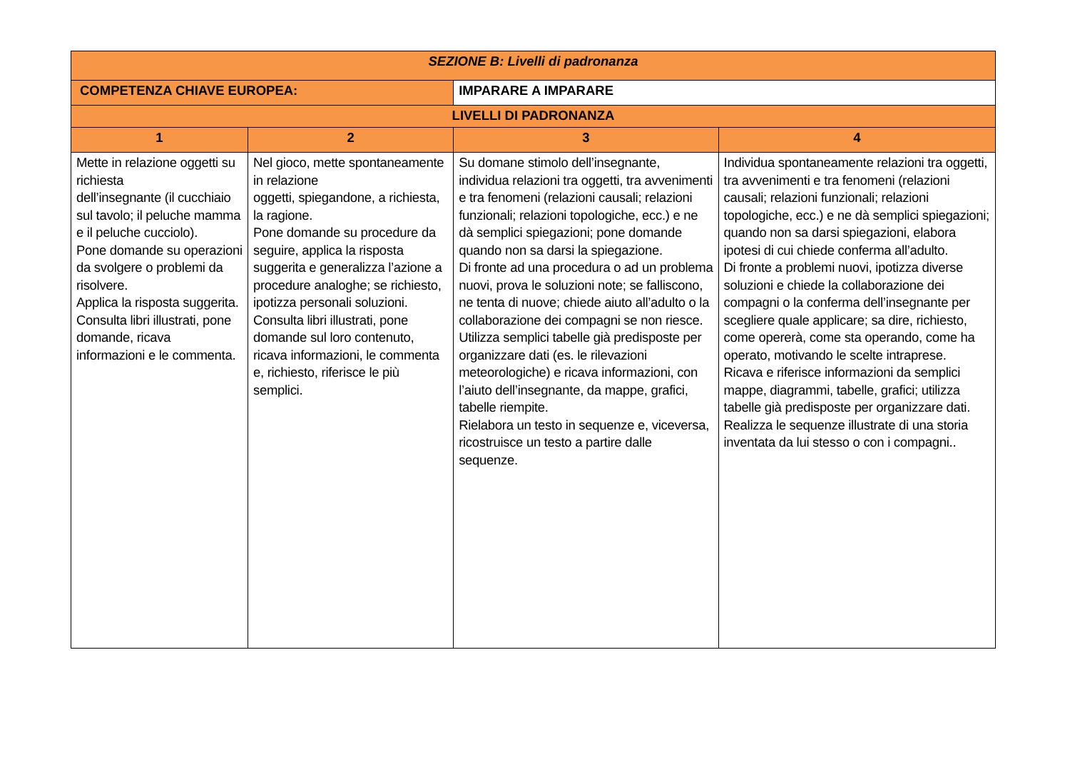| SEZIONE B: Livelli di padronanza | | | | |
| COMPETENZA CHIAVE EUROPEA: | | IMPARARE A IMPARARE | | |
| LIVELLI DI PADRONANZA | | | | |
| 1 | 2 | | 3 | 4 |
| Mette in relazione oggetti su richiesta dell’insegnante (il cucchiaio sul tavolo; il peluche mamma e il peluche cucciolo). Pone domande su operazioni da svolgere o problemi da risolvere. Applica la risposta suggerita. Consulta libri illustrati, pone domande, ricava informazioni e le commenta. | Nel gioco, mette spontaneamente in relazione oggetti, spiegandone, a richiesta, la ragione. Pone domande su procedure da seguire, applica la risposta suggerita e generalizza l’azione a procedure analoghe; se richiesto, ipotizza personali soluzioni. Consulta libri illustrati, pone domande sul loro contenuto, ricava informazioni, le commenta e, richiesto, riferisce le più semplici. | | Su domane stimolo dell’insegnante, individua relazioni tra oggetti, tra avvenimenti e tra fenomeni (relazioni causali; relazioni funzionali; relazioni topologiche, ecc.) e ne dà semplici spiegazioni; pone domande quando non sa darsi la spiegazione. Di fronte ad una procedura o ad un problema nuovi, prova le soluzioni note; se falliscono, ne tenta di nuove; chiede aiuto all’adulto o la collaborazione dei compagni se non riesce. Utilizza semplici tabelle già predisposte per organizzare dati (es. le rilevazioni meteorologiche) e ricava informazioni, con l’aiuto dell’insegnante, da mappe, grafici, tabelle riempite. Rielabora un testo in sequenze e, viceversa, ricostruisce un testo a partire dalle sequenze. | Individua spontaneamente relazioni tra oggetti, tra avvenimenti e tra fenomeni (relazioni causali; relazioni funzionali; relazioni topologiche, ecc.) e ne dà semplici spiegazioni; quando non sa darsi spiegazioni, elabora ipotesi di cui chiede conferma all’adulto. Di fronte a problemi nuovi, ipotizza diverse soluzioni e chiede la collaborazione dei compagni o la conferma dell’insegnante per scegliere quale applicare; sa dire, richiesto, come opererà, come sta operando, come ha operato, motivando le scelte intraprese. Ricava e riferisce informazioni da semplici mappe, diagrammi, tabelle, grafici; utilizza tabelle già predisposte per organizzare dati. Realizza le sequenze illustrate di una storia inventata da lui stesso o con i compagni.. |